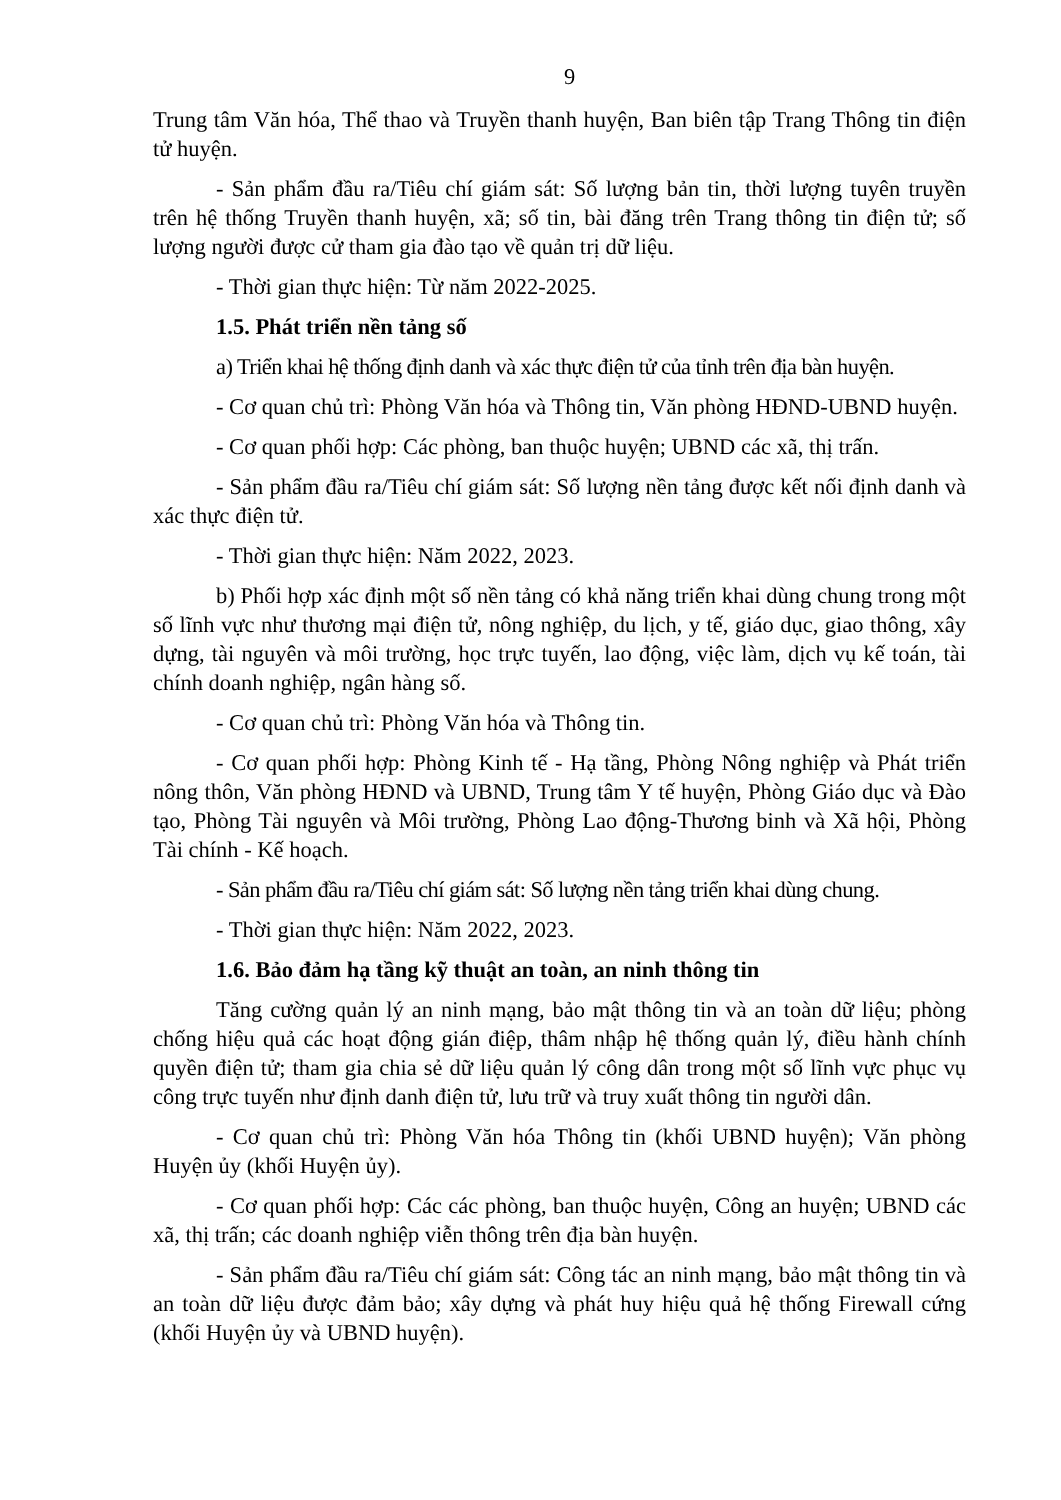9
Trung tâm Văn hóa, Thể thao và Truyền thanh huyện, Ban biên tập Trang Thông tin điện tử huyện.
- Sản phẩm đầu ra/Tiêu chí giám sát: Số lượng bản tin, thời lượng tuyên truyền trên hệ thống Truyền thanh huyện, xã; số tin, bài đăng trên Trang thông tin điện tử; số lượng người được cử tham gia đào tạo về quản trị dữ liệu.
- Thời gian thực hiện: Từ năm 2022-2025.
1.5. Phát triển nền tảng số
a) Triển khai hệ thống định danh và xác thực điện tử của tỉnh trên địa bàn huyện.
- Cơ quan chủ trì: Phòng Văn hóa và Thông tin, Văn phòng HĐND-UBND huyện.
- Cơ quan phối hợp: Các phòng, ban thuộc huyện; UBND các xã, thị trấn.
- Sản phẩm đầu ra/Tiêu chí giám sát: Số lượng nền tảng được kết nối định danh và xác thực điện tử.
- Thời gian thực hiện: Năm 2022, 2023.
b) Phối hợp xác định một số nền tảng có khả năng triển khai dùng chung trong một số lĩnh vực như thương mại điện tử, nông nghiệp, du lịch, y tế, giáo dục, giao thông, xây dựng, tài nguyên và môi trường, học trực tuyến, lao động, việc làm, dịch vụ kế toán, tài chính doanh nghiệp, ngân hàng số.
- Cơ quan chủ trì: Phòng Văn hóa và Thông tin.
- Cơ quan phối hợp: Phòng Kinh tế - Hạ tầng, Phòng Nông nghiệp và Phát triển nông thôn, Văn phòng HĐND và UBND, Trung tâm Y tế huyện, Phòng Giáo dục và Đào tạo, Phòng Tài nguyên và Môi trường, Phòng Lao động-Thương binh và Xã hội, Phòng Tài chính - Kế hoạch.
- Sản phẩm đầu ra/Tiêu chí giám sát: Số lượng nền tảng triển khai dùng chung.
- Thời gian thực hiện: Năm 2022, 2023.
1.6. Bảo đảm hạ tầng kỹ thuật an toàn, an ninh thông tin
Tăng cường quản lý an ninh mạng, bảo mật thông tin và an toàn dữ liệu; phòng chống hiệu quả các hoạt động gián điệp, thâm nhập hệ thống quản lý, điều hành chính quyền điện tử; tham gia chia sẻ dữ liệu quản lý công dân trong một số lĩnh vực phục vụ công trực tuyến như định danh điện tử, lưu trữ và truy xuất thông tin người dân.
- Cơ quan chủ trì: Phòng Văn hóa Thông tin (khối UBND huyện); Văn phòng Huyện ủy (khối Huyện ủy).
- Cơ quan phối hợp: Các các phòng, ban thuộc huyện, Công an huyện; UBND các xã, thị trấn; các doanh nghiệp viễn thông trên địa bàn huyện.
- Sản phẩm đầu ra/Tiêu chí giám sát: Công tác an ninh mạng, bảo mật thông tin và an toàn dữ liệu được đảm bảo; xây dựng và phát huy hiệu quả hệ thống Firewall cứng (khối Huyện ủy và UBND huyện).